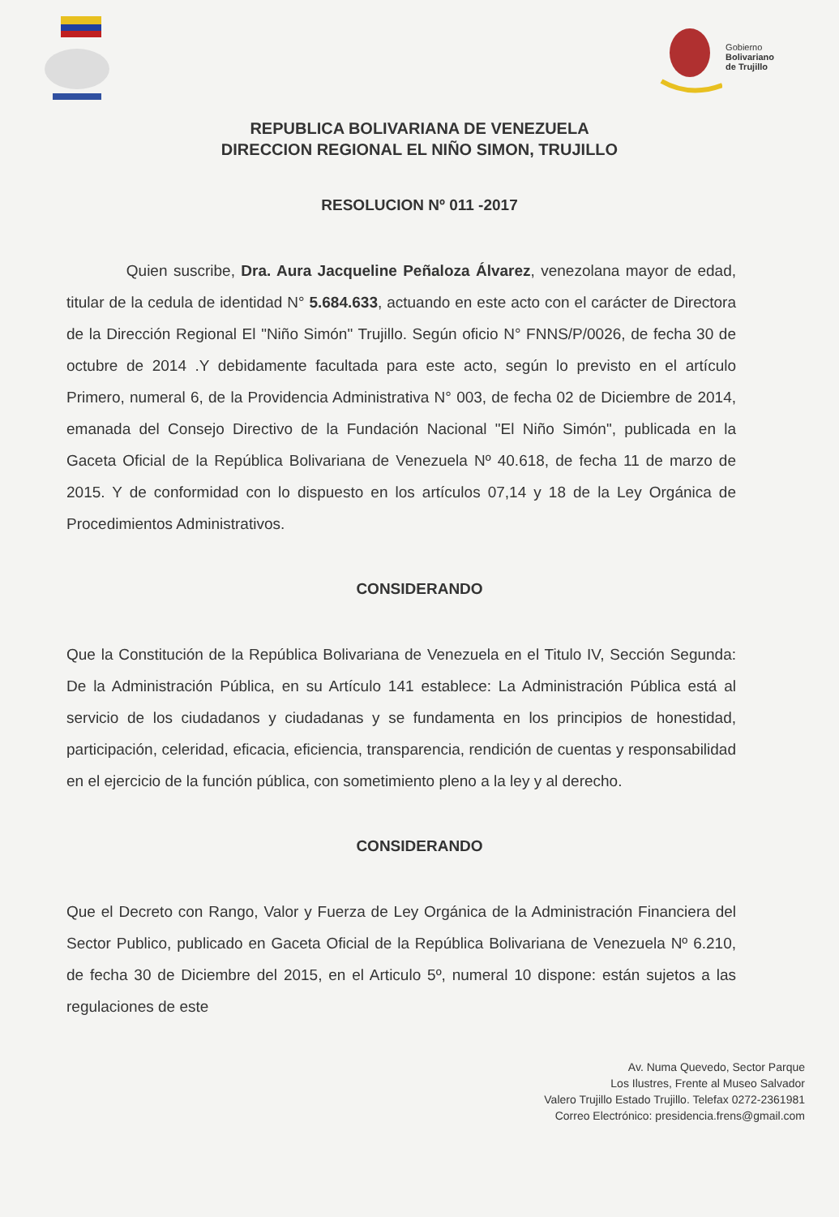Gobierno
Bolivariano
de Trujillo
REPUBLICA BOLIVARIANA DE VENEZUELA
DIRECCION REGIONAL EL NIÑO SIMON, TRUJILLO
RESOLUCION Nº 011 -2017
Quien suscribe, Dra. Aura Jacqueline Peñaloza Álvarez, venezolana mayor de edad, titular de la cedula de identidad N° 5.684.633, actuando en este acto con el carácter de Directora de la Dirección Regional El "Niño Simón" Trujillo. Según oficio N° FNNS/P/0026, de fecha 30 de octubre de 2014 .Y debidamente facultada para este acto, según lo previsto en el artículo Primero, numeral 6, de la Providencia Administrativa N° 003, de fecha 02 de Diciembre de 2014, emanada del Consejo Directivo de la Fundación Nacional "El Niño Simón", publicada en la Gaceta Oficial de la República Bolivariana de Venezuela Nº 40.618, de fecha 11 de marzo de 2015. Y de conformidad con lo dispuesto en los artículos 07,14 y 18 de la Ley Orgánica de Procedimientos Administrativos.
CONSIDERANDO
Que la Constitución de la República Bolivariana de Venezuela en el Titulo IV, Sección Segunda: De la Administración Pública, en su Artículo 141 establece: La Administración Pública está al servicio de los ciudadanos y ciudadanas y se fundamenta en los principios de honestidad, participación, celeridad, eficacia, eficiencia, transparencia, rendición de cuentas y responsabilidad en el ejercicio de la función pública, con sometimiento pleno a la ley y al derecho.
CONSIDERANDO
Que el Decreto con Rango, Valor y Fuerza de Ley Orgánica de la Administración Financiera del Sector Publico, publicado en Gaceta Oficial de la República Bolivariana de Venezuela Nº 6.210, de fecha 30 de Diciembre del 2015, en el Articulo 5º, numeral 10 dispone: están sujetos a las regulaciones de este
Av. Numa Quevedo, Sector Parque
Los Ilustres, Frente al Museo Salvador
Valero Trujillo Estado Trujillo. Telefax 0272-2361981
Correo Electrónico: presidencia.frens@gmail.com